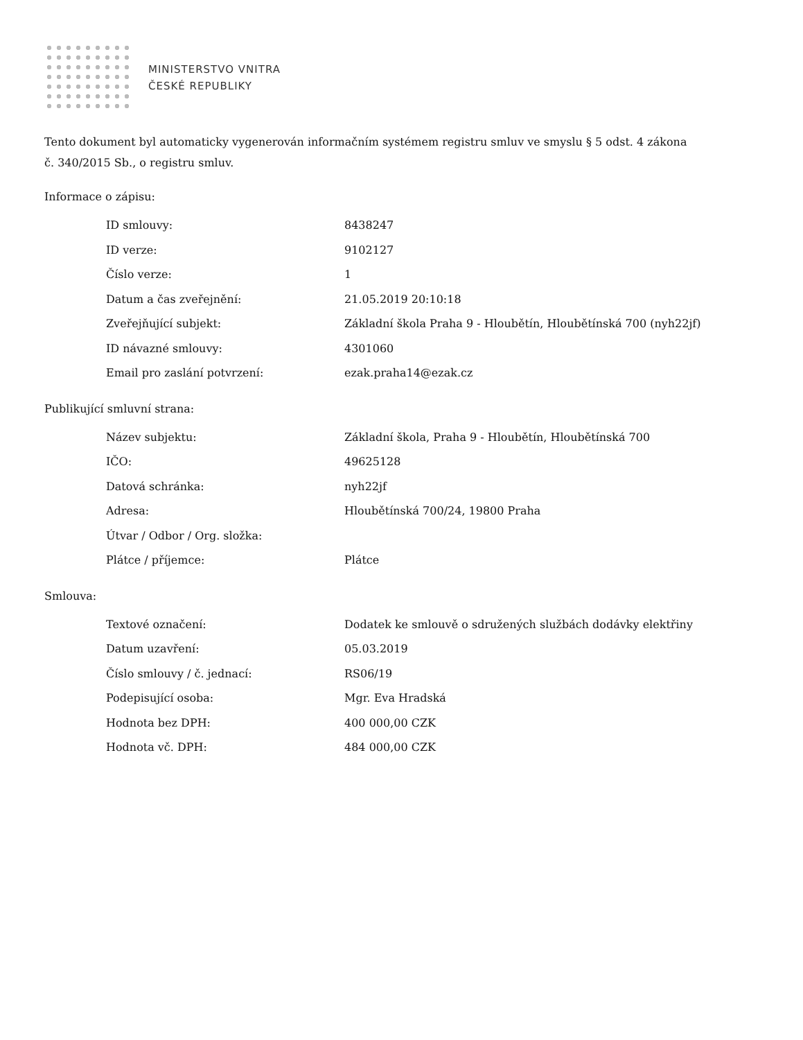MINISTERSTVO VNITRA
ČESKÉ REPUBLIKY
Tento dokument byl automaticky vygenerován informačním systémem registru smluv ve smyslu § 5 odst. 4 zákona č. 340/2015 Sb., o registru smluv.
Informace o zápisu:
| ID smlouvy: | 8438247 |
| ID verze: | 9102127 |
| Číslo verze: | 1 |
| Datum a čas zveřejnění: | 21.05.2019 20:10:18 |
| Zveřejňující subjekt: | Základní škola Praha 9 - Hloubětín, Hloubětínská 700 (nyh22jf) |
| ID návazné smlouvy: | 4301060 |
| Email pro zaslání potvrzení: | ezak.praha14@ezak.cz |
Publikující smluvní strana:
| Název subjektu: | Základní škola, Praha 9 - Hloubětín, Hloubětínská 700 |
| IČO: | 49625128 |
| Datová schránka: | nyh22jf |
| Adresa: | Hloubětínská 700/24, 19800 Praha |
| Útvar / Odbor / Org. složka: | |
| Plátce / příjemce: | Plátce |
Smlouva:
| Textové označení: | Dodatek ke smlouvě o sdružených službách dodávky elektřiny |
| Datum uzavření: | 05.03.2019 |
| Číslo smlouvy / č. jednací: | RS06/19 |
| Podepisující osoba: | Mgr. Eva Hradská |
| Hodnota bez DPH: | 400 000,00 CZK |
| Hodnota vč. DPH: | 484 000,00 CZK |